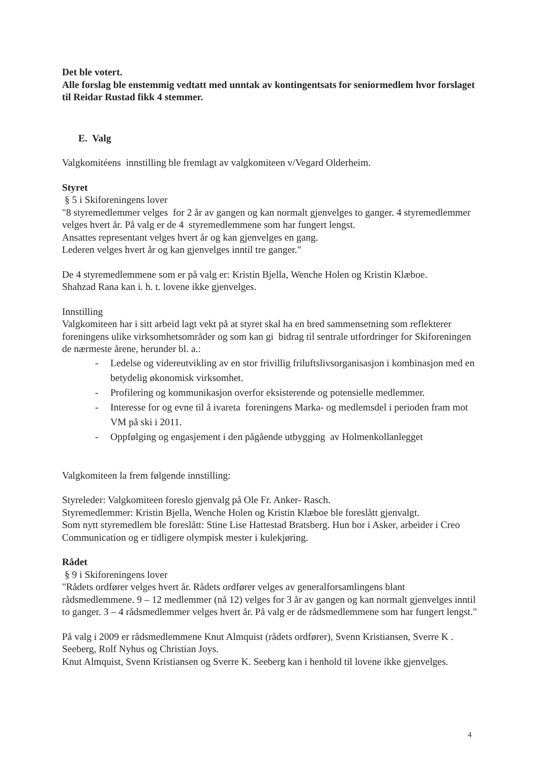Det ble votert.
Alle forslag ble enstemmig vedtatt med unntak av kontingentsats for seniormedlem hvor forslaget til Reidar Rustad fikk 4 stemmer.
E. Valg
Valgkomitéens innstilling ble fremlagt av valgkomiteen v/Vegard Olderheim.
Styret
§ 5 i Skiforeningens lover
"8 styremedlemmer velges for 2 år av gangen og kan normalt gjenvelges to ganger. 4 styremedlemmer velges hvert år. På valg er de 4 styremedlemmene som har fungert lengst.
Ansattes representant velges hvert år og kan gjenvelges en gang.
Lederen velges hvert år og kan gjenvelges inntil tre ganger."
De 4 styremedlemmene som er på valg er: Kristin Bjella, Wenche Holen og Kristin Klæboe.
Shahzad Rana kan i. h. t. lovene ikke gjenvelges.
Innstilling
Valgkomiteen har i sitt arbeid lagt vekt på at styret skal ha en bred sammensetning som reflekterer foreningens ulike virksomhetsområder og som kan gi bidrag til sentrale utfordringer for Skiforeningen de nærmeste årene, herunder bl. a.:
- Ledelse og videreutvikling av en stor frivillig friluftslivsorganisasjon i kombinasjon med en betydelig økonomisk virksomhet.
- Profilering og kommunikasjon overfor eksisterende og potensielle medlemmer.
- Interesse for og evne til å ivareta foreningens Marka- og medlemsdel i perioden fram mot VM på ski i 2011.
- Oppfølging og engasjement i den pågående utbygging av Holmenkollanlegget
Valgkomiteen la frem følgende innstilling:
Styreleder: Valgkomiteen foreslo gjenvalg på Ole Fr. Anker- Rasch.
Styremedlemmer: Kristin Bjella, Wenche Holen og Kristin Klæboe ble foreslått gjenvalgt.
Som nytt styremedlem ble foreslått: Stine Lise Hattestad Bratsberg. Hun bor i Asker, arbeider i Creo Communication og er tidligere olympisk mester i kulekjøring.
Rådet
§ 9 i Skiforeningens lover
"Rådets ordfører velges hvert år. Rådets ordfører velges av generalforsamlingens blant rådsmedlemmene. 9 – 12 medlemmer (nå 12) velges for 3 år av gangen og kan normalt gjenvelges inntil to ganger. 3 – 4 rådsmedlemmer velges hvert år. På valg er de rådsmedlemmene som har fungert lengst."
På valg i 2009 er rådsmedlemmene Knut Almquist (rådets ordfører), Svenn Kristiansen, Sverre K . Seeberg, Rolf Nyhus og Christian Joys.
Knut Almquist, Svenn Kristiansen og Sverre K. Seeberg kan i henhold til lovene ikke gjenvelges.
4